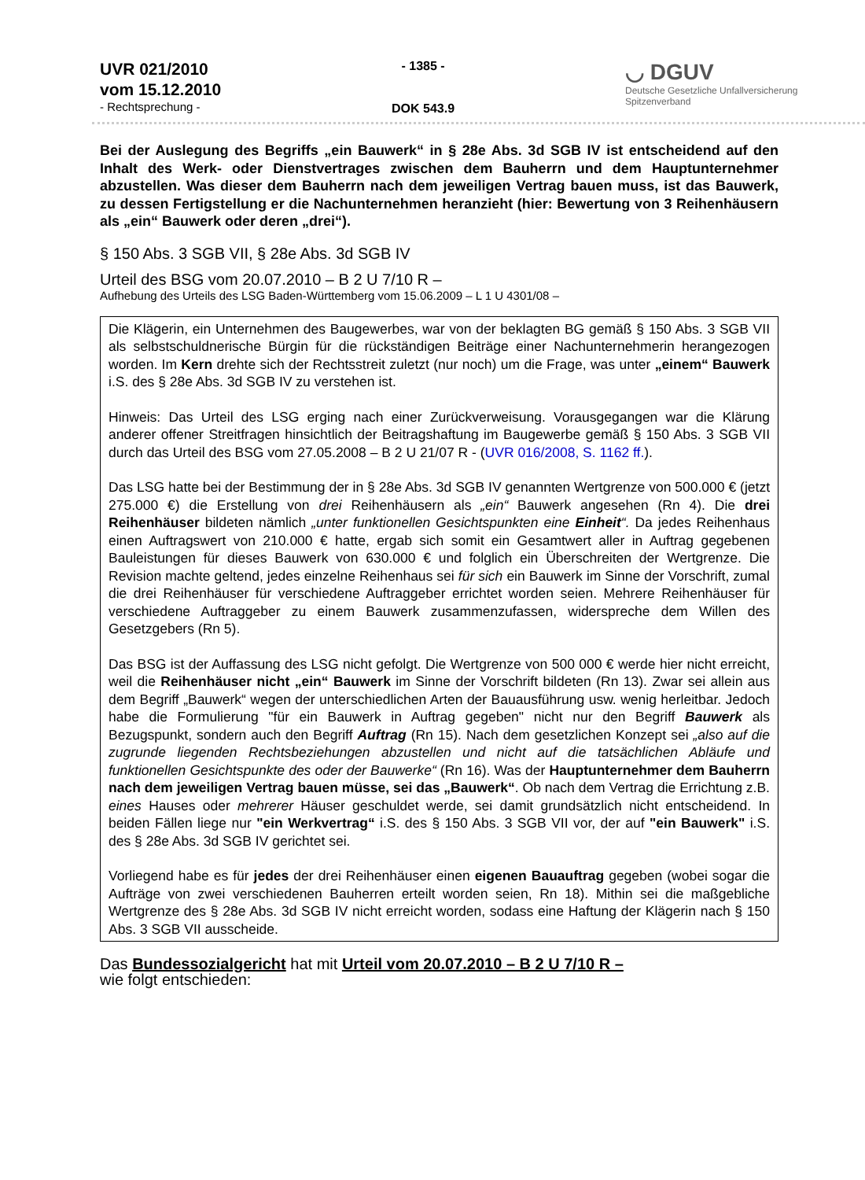UVR 021/2010
vom 15.12.2010
- Rechtsprechung -
- 1385 -
DOK 543.9
◡ DGUV
Deutsche Gesetzliche Unfallversicherung
Spitzenverband
Bei der Auslegung des Begriffs „ein Bauwerk“ in § 28e Abs. 3d SGB IV ist entscheidend auf den Inhalt des Werk- oder Dienstvertrages zwischen dem Bauherrn und dem Hauptunternehmer abzustellen. Was dieser dem Bauherrn nach dem jeweiligen Vertrag bauen muss, ist das Bauwerk, zu dessen Fertigstellung er die Nachunternehmen heranzieht (hier: Bewertung von 3 Reihenhäusern als „ein“ Bauwerk oder deren „drei“).
§ 150 Abs. 3 SGB VII, § 28e Abs. 3d SGB IV
Urteil des BSG vom 20.07.2010 – B 2 U 7/10 R –
Aufhebung des Urteils des LSG Baden-Württemberg vom 15.06.2009 – L 1 U 4301/08 –
Die Klägerin, ein Unternehmen des Baugewerbes, war von der beklagten BG gemäß § 150 Abs. 3 SGB VII als selbstschuldnerische Bürgin für die rückständigen Beiträge einer Nachunternehmerin herangezogen worden. Im Kern drehte sich der Rechtsstreit zuletzt (nur noch) um die Frage, was unter „einem“ Bauwerk i.S. des § 28e Abs. 3d SGB IV zu verstehen ist.
Hinweis: Das Urteil des LSG erging nach einer Zurückverweisung. Vorausgegangen war die Klärung anderer offener Streitfragen hinsichtlich der Beitragshaftung im Baugewerbe gemäß § 150 Abs. 3 SGB VII durch das Urteil des BSG vom 27.05.2008 – B 2 U 21/07 R - (UVR 016/2008, S. 1162 ff.).
Das LSG hatte bei der Bestimmung der in § 28e Abs. 3d SGB IV genannten Wertgrenze von 500.000 € (jetzt 275.000 €) die Erstellung von drei Reihenhäusern als „ein“ Bauwerk angesehen (Rn 4). Die drei Reihenhäuser bildeten nämlich „unter funktionellen Gesichtspunkten eine Einheit“. Da jedes Reihenhaus einen Auftragswert von 210.000 € hatte, ergab sich somit ein Gesamtwert aller in Auftrag gegebenen Bauleistungen für dieses Bauwerk von 630.000 € und folglich ein Überschreiten der Wertgrenze. Die Revision machte geltend, jedes einzelne Reihenhaus sei für sich ein Bauwerk im Sinne der Vorschrift, zumal die drei Reihenhäuser für verschiedene Auftraggeber errichtet worden seien. Mehrere Reihenhäuser für verschiedene Auftraggeber zu einem Bauwerk zusammenzufassen, widerspreche dem Willen des Gesetzgebers (Rn 5).
Das BSG ist der Auffassung des LSG nicht gefolgt. Die Wertgrenze von 500 000 € werde hier nicht erreicht, weil die Reihenhäuser nicht „ein“ Bauwerk im Sinne der Vorschrift bildeten (Rn 13). Zwar sei allein aus dem Begriff „Bauwerk“ wegen der unterschiedlichen Arten der Bauausführung usw. wenig herleitbar. Jedoch habe die Formulierung "für ein Bauwerk in Auftrag gegeben" nicht nur den Begriff Bauwerk als Bezugspunkt, sondern auch den Begriff Auftrag (Rn 15). Nach dem gesetzlichen Konzept sei „also auf die zugrunde liegenden Rechtsbeziehungen abzustellen und nicht auf die tatsächlichen Abläufe und funktionellen Gesichtspunkte des oder der Bauwerke“ (Rn 16). Was der Hauptunternehmer dem Bauherrn nach dem jeweiligen Vertrag bauen müsse, sei das „Bauwerk“. Ob nach dem Vertrag die Errichtung z.B. eines Hauses oder mehrerer Häuser geschuldet werde, sei damit grundsätzlich nicht entscheidend. In beiden Fällen liege nur "ein Werkvertrag“ i.S. des § 150 Abs. 3 SGB VII vor, der auf "ein Bauwerk" i.S. des § 28e Abs. 3d SGB IV gerichtet sei.
Vorliegend habe es für jedes der drei Reihenhäuser einen eigenen Bauauftrag gegeben (wobei sogar die Aufträge von zwei verschiedenen Bauherren erteilt worden seien, Rn 18). Mithin sei die maßgebliche Wertgrenze des § 28e Abs. 3d SGB IV nicht erreicht worden, sodass eine Haftung der Klägerin nach § 150 Abs. 3 SGB VII ausscheide.
Das Bundessozialgericht hat mit Urteil vom 20.07.2010 – B 2 U 7/10 R –
wie folgt entschieden: